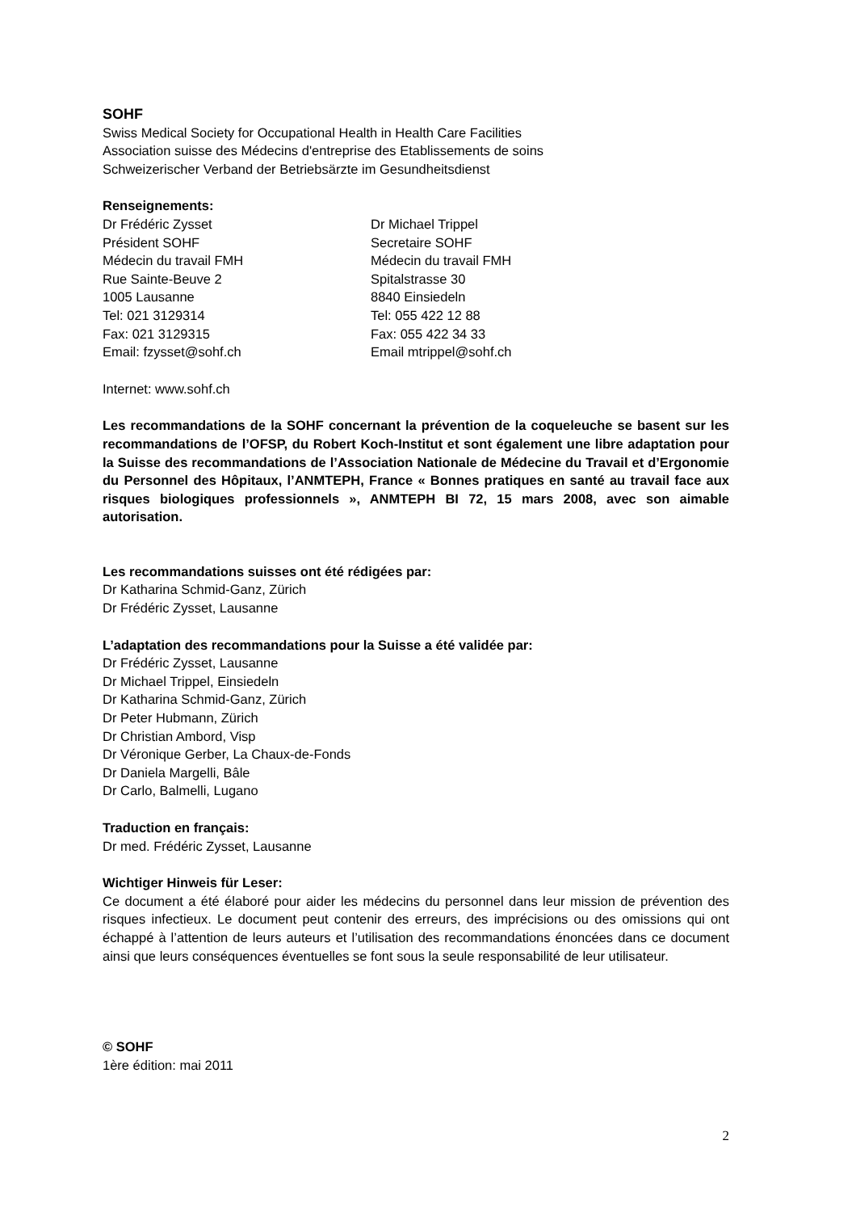SOHF
Swiss Medical Society for Occupational Health in Health Care Facilities
Association suisse des Médecins d'entreprise des Etablissements de soins
Schweizerischer Verband der Betriebsärzte im Gesundheitsdienst
Renseignements:
Dr Frédéric Zysset
Président SOHF
Médecin du travail FMH
Rue Sainte-Beuve 2
1005 Lausanne
Tel: 021 3129314
Fax: 021 3129315
Email: fzysset@sohf.ch
Dr Michael Trippel
Secretaire SOHF
Médecin du travail FMH
Spitalstrasse 30
8840 Einsiedeln
Tel: 055 422 12 88
Fax: 055 422 34 33
Email mtrippel@sohf.ch
Internet: www.sohf.ch
Les recommandations de la SOHF concernant la prévention de la coqueleuche se basent sur les recommandations de l’OFSP, du Robert Koch-Institut et sont également une libre adaptation pour la Suisse des recommandations de l’Association Nationale de Médecine du Travail et d’Ergonomie du Personnel des Hôpitaux, l’ANMTEPH, France « Bonnes pratiques en santé au travail face aux risques biologiques professionnels », ANMTEPH BI 72, 15 mars 2008, avec son aimable autorisation.
Les recommandations suisses ont été rédigées par:
Dr Katharina Schmid-Ganz, Zürich
Dr Frédéric Zysset, Lausanne
L’adaptation des recommandations pour la Suisse a été validée par:
Dr Frédéric Zysset, Lausanne
Dr Michael Trippel, Einsiedeln
Dr Katharina Schmid-Ganz, Zürich
Dr Peter Hubmann, Zürich
Dr Christian Ambord, Visp
Dr Véronique Gerber, La Chaux-de-Fonds
Dr Daniela Margelli, Bâle
Dr Carlo, Balmelli, Lugano
Traduction en français:
Dr med. Frédéric Zysset, Lausanne
Wichtiger Hinweis für Leser:
Ce document a été élaboré pour aider les médecins du personnel dans leur mission de prévention des risques infectieux. Le document peut contenir des erreurs, des imprécisions ou des omissions qui ont échappé à l’attention de leurs auteurs et l’utilisation des recommandations énoncées dans ce document ainsi que leurs conséquences éventuelles se font sous la seule responsabilité de leur utilisateur.
© SOHF
1ère édition: mai 2011
2